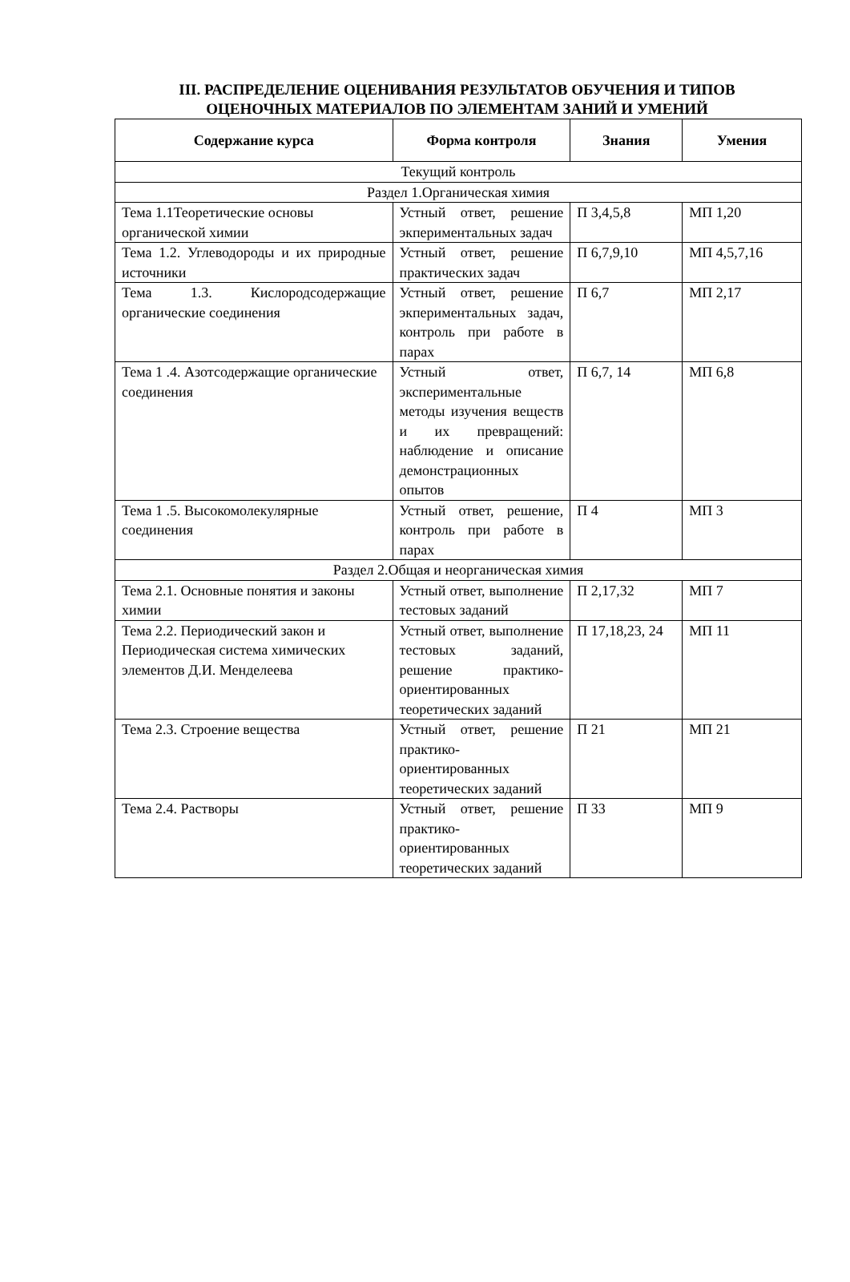III. РАСПРЕДЕЛЕНИЕ ОЦЕНИВАНИЯ РЕЗУЛЬТАТОВ ОБУЧЕНИЯ И ТИПОВ
ОЦЕНОЧНЫХ МАТЕРИАЛОВ ПО ЭЛЕМЕНТАМ ЗАНИЙ И УМЕНИЙ
| Содержание курса | Форма контроля | Знания | Умения |
| --- | --- | --- | --- |
| Текущий контроль | | | |
| Раздел 1.Органическая химия | | | |
| Тема 1.1Теоретические основы органической химии | Устный ответ, решение экпериментальных задач | П 3,4,5,8 | МП 1,20 |
| Тема 1.2. Углеводороды и их природные источники | Устный ответ, решение практических задач | П 6,7,9,10 | МП 4,5,7,16 |
| Тема 1.3. Кислородсодержащие органические соединения | Устный ответ, решение экпериментальных задач, контроль при работе в парах | П 6,7 | МП 2,17 |
| Тема 1 .4. Азотсодержащие органические соединения | Устный ответ, экспериментальные методы изучения веществ и их превращений: наблюдение и описание демонстрационных опытов | П 6,7, 14 | МП 6,8 |
| Тема 1 .5. Высокомолекулярные соединения | Устный ответ, решение, контроль при работе в парах | П 4 | МП 3 |
| Раздел 2.Общая и неорганическая химия | | | |
| Тема 2.1. Основные понятия и законы химии | Устный ответ, выполнение тестовых заданий | П 2,17,32 | МП 7 |
| Тема 2.2. Периодический закон и Периодическая система химических элементов Д.И. Менделеева | Устный ответ, выполнение тестовых заданий, решение практико-ориентированных теоретических заданий | П 17,18,23, 24 | МП 11 |
| Тема 2.3. Строение вещества | Устный ответ, решение практико-ориентированных теоретических заданий | П 21 | МП 21 |
| Тема 2.4. Растворы | Устный ответ, решение практико-ориентированных теоретических заданий | П 33 | МП 9 |